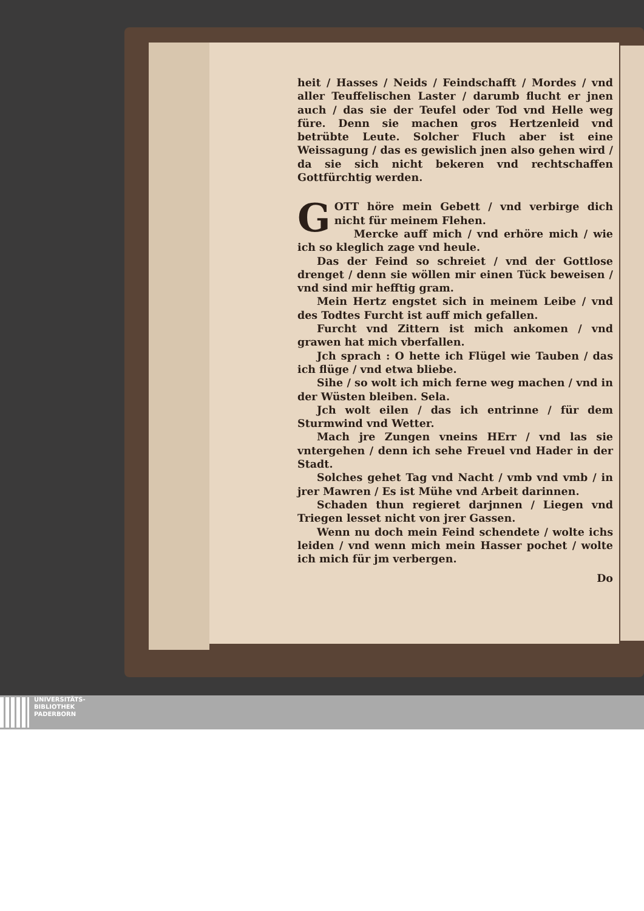heit / Hasses / Neids / Feindschafft / Mordes / vnd aller Teuffelischen Laster / darumb flucht er jnen auch / das sie der Teufel oder Tod vnd Helle weg füre. Denn sie machen gros Hertzenleid vnd betrübte Leute. Solcher Fluch aber ist eine Weissagung / das es gewislich jnen also gehen wird / da sie sich nicht bekeren vnd rechtschaffen Gottfürchtig werden.
GOTT höre mein Gebett / vnd verbirge dich nicht für meinem Flehen.
Mercke auff mich / vnd erhöre mich / wie ich so kleglich zage vnd heule.
Das der Feind so schreiet / vnd der Gottlose drenget / denn sie wöllen mir einen Tück beweisen / vnd sind mir hefftig gram.
Mein Hertz engstet sich in meinem Leibe / vnd des Todtes Furcht ist auff mich gefallen.
Furcht vnd Zittern ist mich ankomen / vnd grawen hat mich vberfallen.
Jch sprach : O hette ich Flügel wie Tauben / das ich flüge / vnd etwa bliebe.
Sihe / so wolt ich mich ferne weg machen / vnd in der Wüsten bleiben. Sela.
Jch wolt eilen / das ich entrinne / für dem Sturmwind vnd Wetter.
Mach jre Zungen vneins HErr / vnd las sie vntergehen / denn ich sehe Freuel vnd Hader in der Stadt.
Solches gehet Tag vnd Nacht / vmb vnd vmb / in jrer Mawren / Es ist Mühe vnd Arbeit darinnen.
Schaden thun regieret darjnnen / Liegen vnd Triegen lesset nicht von jrer Gassen.
Wenn nu doch mein Feind schendete / wolte ichs leiden / vnd wenn mich mein Hasser pochet / wolte ich mich für jm verbergen.
Do
UNIVERSITÄTS-
BIBLIOTHEK
PADERBORN